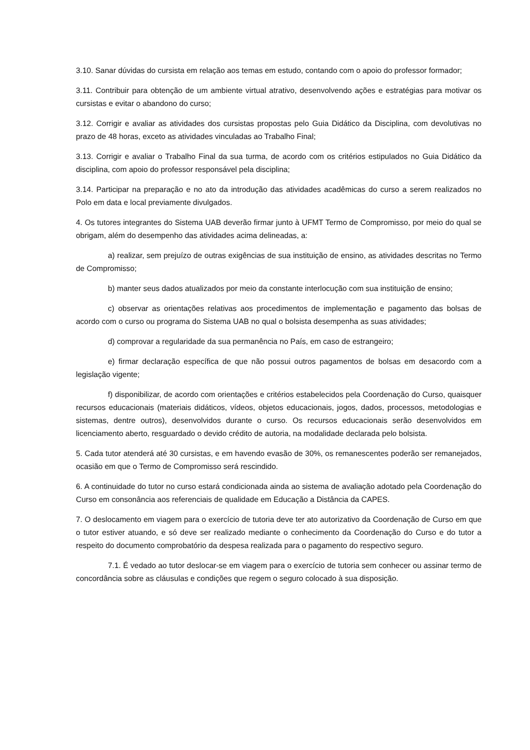3.10. Sanar dúvidas do cursista em relação aos temas em estudo, contando com o apoio do professor formador;
3.11. Contribuir para obtenção de um ambiente virtual atrativo, desenvolvendo ações e estratégias para motivar os cursistas e evitar o abandono do curso;
3.12. Corrigir e avaliar as atividades dos cursistas propostas pelo Guia Didático da Disciplina, com devolutivas no prazo de 48 horas, exceto as atividades vinculadas ao Trabalho Final;
3.13. Corrigir e avaliar o Trabalho Final da sua turma, de acordo com os critérios estipulados no Guia Didático da disciplina, com apoio do professor responsável pela disciplina;
3.14. Participar na preparação e no ato da introdução das atividades acadêmicas do curso a serem realizados no Polo em data e local previamente divulgados.
4. Os tutores integrantes do Sistema UAB deverão firmar junto à UFMT Termo de Compromisso, por meio do qual se obrigam, além do desempenho das atividades acima delineadas, a:
a) realizar, sem prejuízo de outras exigências de sua instituição de ensino, as atividades descritas no Termo de Compromisso;
b) manter seus dados atualizados por meio da constante interlocução com sua instituição de ensino;
c) observar as orientações relativas aos procedimentos de implementação e pagamento das bolsas de acordo com o curso ou programa do Sistema UAB no qual o bolsista desempenha as suas atividades;
d) comprovar a regularidade da sua permanência no País, em caso de estrangeiro;
e) firmar declaração específica de que não possui outros pagamentos de bolsas em desacordo com a legislação vigente;
f) disponibilizar, de acordo com orientações e critérios estabelecidos pela Coordenação do Curso, quaisquer recursos educacionais (materiais didáticos, vídeos, objetos educacionais, jogos, dados, processos, metodologias e sistemas, dentre outros), desenvolvidos durante o curso. Os recursos educacionais serão desenvolvidos em licenciamento aberto, resguardado o devido crédito de autoria, na modalidade declarada pelo bolsista.
5. Cada tutor atenderá até 30 cursistas, e em havendo evasão de 30%, os remanescentes poderão ser remanejados, ocasião em que o Termo de Compromisso será rescindido.
6. A continuidade do tutor no curso estará condicionada ainda ao sistema de avaliação adotado pela Coordenação do Curso em consonância aos referenciais de qualidade em Educação a Distância da CAPES.
7. O deslocamento em viagem para o exercício de tutoria deve ter ato autorizativo da Coordenação de Curso em que o tutor estiver atuando, e só deve ser realizado mediante o conhecimento da Coordenação do Curso e do tutor a respeito do documento comprobatório da despesa realizada para o pagamento do respectivo seguro.
7.1. É vedado ao tutor deslocar-se em viagem para o exercício de tutoria sem conhecer ou assinar termo de concordância sobre as cláusulas e condições que regem o seguro colocado à sua disposição.